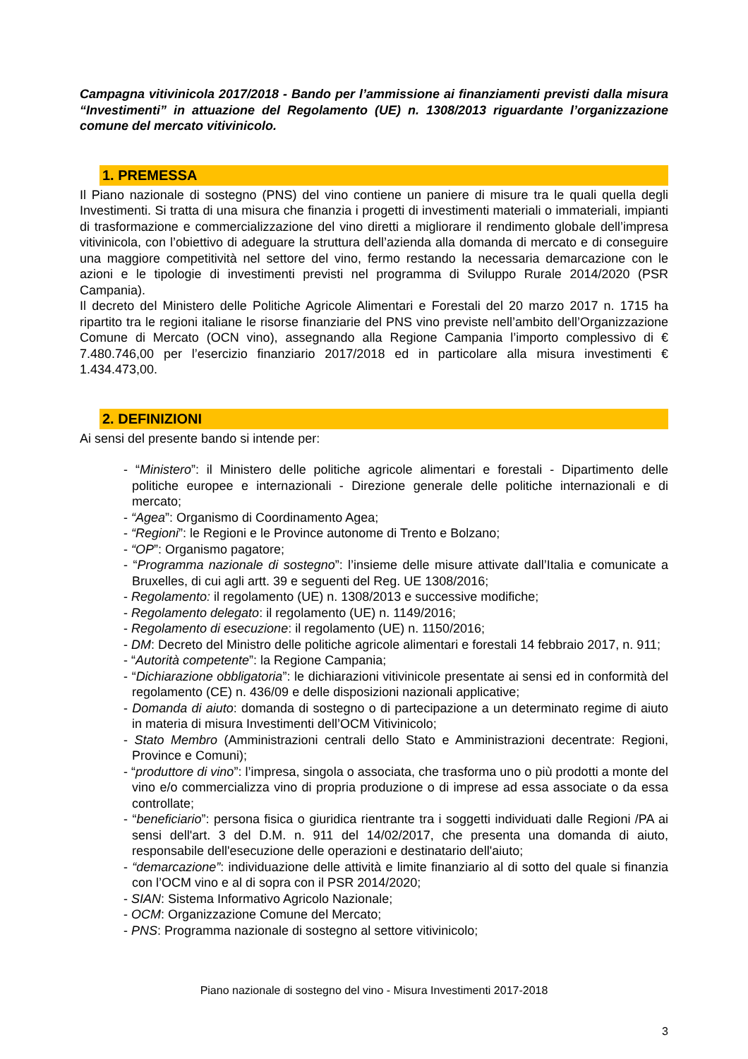Campagna vitivinicola 2017/2018 - Bando per l’ammissione ai finanziamenti previsti dalla misura “Investimenti” in attuazione del Regolamento (UE) n. 1308/2013 riguardante l’organizzazione comune del mercato vitivinicolo.
1. PREMESSA
Il Piano nazionale di sostegno (PNS) del vino contiene un paniere di misure tra le quali quella degli Investimenti. Si tratta di una misura che finanzia i progetti di investimenti materiali o immateriali, impianti di trasformazione e commercializzazione del vino diretti a migliorare il rendimento globale dell’impresa vitivinicola, con l’obiettivo di adeguare la struttura dell’azienda alla domanda di mercato e di conseguire una maggiore competitività nel settore del vino, fermo restando la necessaria demarcazione con le azioni e le tipologie di investimenti previsti nel programma di Sviluppo Rurale 2014/2020 (PSR Campania).
Il decreto del Ministero delle Politiche Agricole Alimentari e Forestali del 20 marzo 2017 n. 1715 ha ripartito tra le regioni italiane le risorse finanziarie del PNS vino previste nell’ambito dell’Organizzazione Comune di Mercato (OCN vino), assegnando alla Regione Campania l’importo complessivo di € 7.480.746,00 per l’esercizio finanziario 2017/2018 ed in particolare alla misura investimenti € 1.434.473,00.
2. DEFINIZIONI
Ai sensi del presente bando si intende per:
- “Ministero”: il Ministero delle politiche agricole alimentari e forestali - Dipartimento delle politiche europee e internazionali - Direzione generale delle politiche internazionali e di mercato;
- “Agea”: Organismo di Coordinamento Agea;
- “Regioni”: le Regioni e le Province autonome di Trento e Bolzano;
- “OP”: Organismo pagatore;
- “Programma nazionale di sostegno”: l’insieme delle misure attivate dall’Italia e comunicate a Bruxelles, di cui agli artt. 39 e seguenti del Reg. UE 1308/2016;
- Regolamento: il regolamento (UE) n. 1308/2013 e successive modifiche;
- Regolamento delegato: il regolamento (UE) n. 1149/2016;
- Regolamento di esecuzione: il regolamento (UE) n. 1150/2016;
- DM: Decreto del Ministro delle politiche agricole alimentari e forestali 14 febbraio 2017, n. 911;
- “Autorità competente”: la Regione Campania;
- “Dichiarazione obbligatoria”: le dichiarazioni vitivinicole presentate ai sensi ed in conformità del regolamento (CE) n. 436/09 e delle disposizioni nazionali applicative;
- Domanda di aiuto: domanda di sostegno o di partecipazione a un determinato regime di aiuto in materia di misura Investimenti dell’OCM Vitivinicolo;
- Stato Membro (Amministrazioni centrali dello Stato e Amministrazioni decentrate: Regioni, Province e Comuni);
- “produttore di vino”: l’impresa, singola o associata, che trasforma uno o più prodotti a monte del vino e/o commercializza vino di propria produzione o di imprese ad essa associate o da essa controllate;
- “beneficiario”: persona fisica o giuridica rientrante tra i soggetti individuati dalle Regioni /PA ai sensi dell'art. 3 del D.M. n. 911 del 14/02/2017, che presenta una domanda di aiuto, responsabile dell'esecuzione delle operazioni e destinatario dell'aiuto;
- “demarcazione”: individuazione delle attività e limite finanziario al di sotto del quale si finanzia con l’OCM vino e al di sopra con il PSR 2014/2020;
- SIAN: Sistema Informativo Agricolo Nazionale;
- OCM: Organizzazione Comune del Mercato;
- PNS: Programma nazionale di sostegno al settore vitivinicolo;
Piano nazionale di sostegno del vino - Misura Investimenti 2017-2018
3